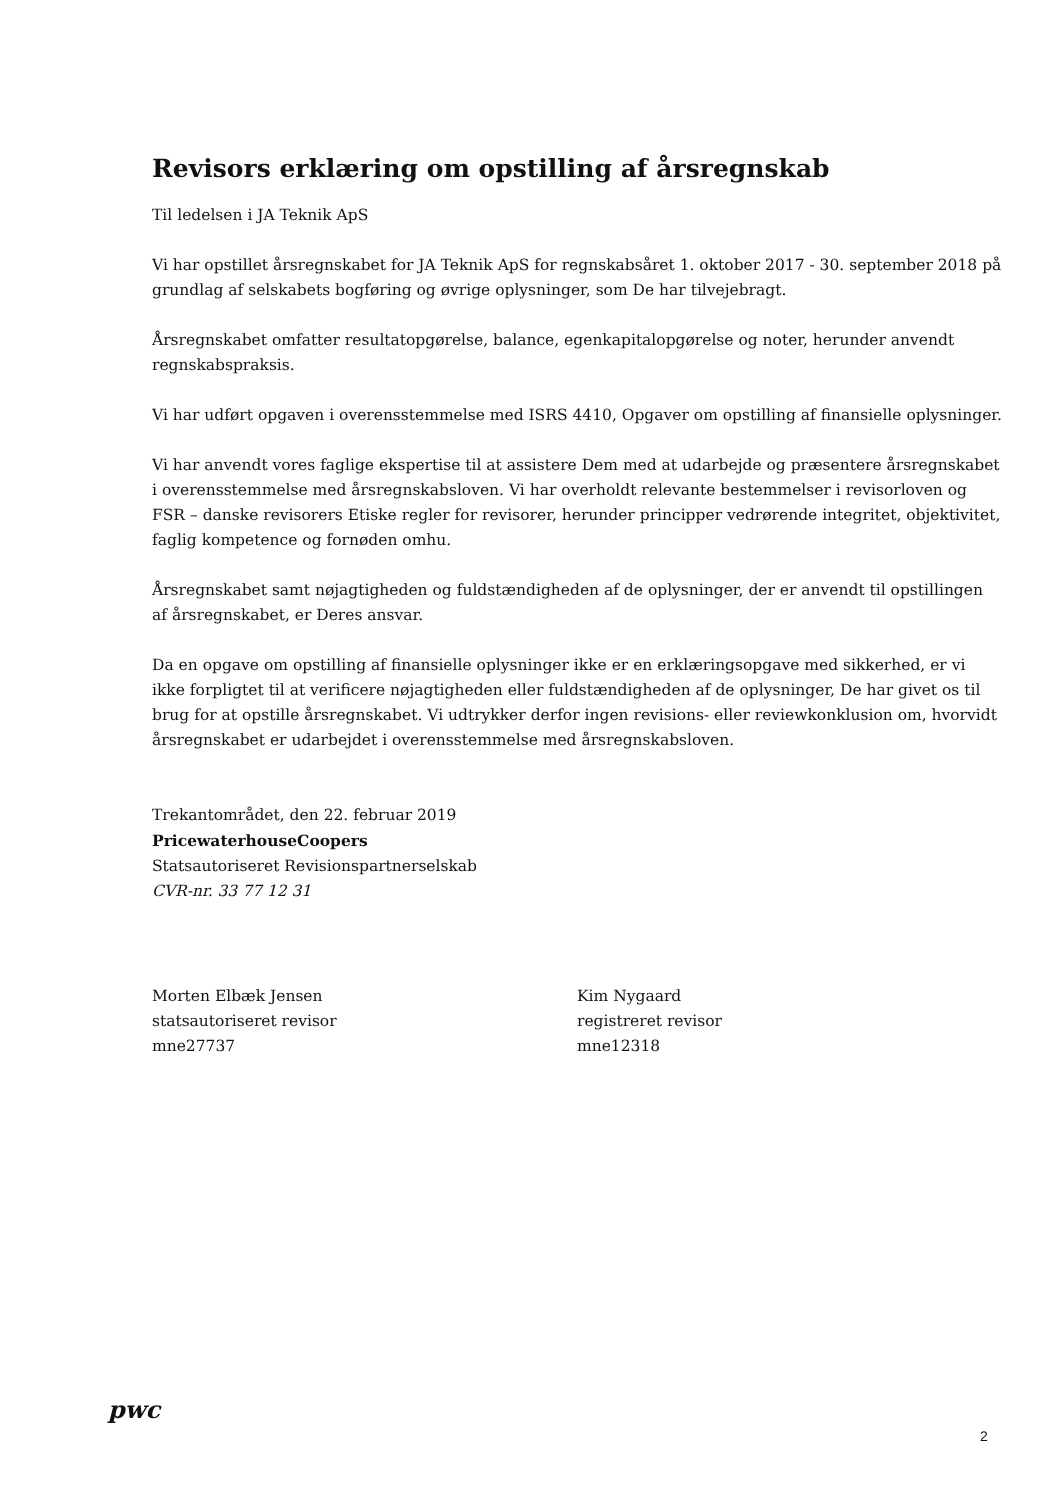Revisors erklæring om opstilling af årsregnskab
Til ledelsen i JA Teknik ApS
Vi har opstillet årsregnskabet for JA Teknik ApS for regnskabsåret 1. oktober 2017 - 30. september 2018 på grundlag af selskabets bogføring og øvrige oplysninger, som De har tilvejebragt.
Årsregnskabet omfatter resultatopgørelse, balance, egenkapitalopgørelse og noter, herunder anvendt regnskabspraksis.
Vi har udført opgaven i overensstemmelse med ISRS 4410, Opgaver om opstilling af finansielle oplysninger.
Vi har anvendt vores faglige ekspertise til at assistere Dem med at udarbejde og præsentere årsregnskabet i overensstemmelse med årsregnskabsloven. Vi har overholdt relevante bestemmelser i revisorloven og FSR – danske revisorers Etiske regler for revisorer, herunder principper vedrørende integritet, objektivitet, faglig kompetence og fornøden omhu.
Årsregnskabet samt nøjagtigheden og fuldstændigheden af de oplysninger, der er anvendt til opstillingen af årsregnskabet, er Deres ansvar.
Da en opgave om opstilling af finansielle oplysninger ikke er en erklæringsopgave med sikkerhed, er vi ikke forpligtet til at verificere nøjagtigheden eller fuldstændigheden af de oplysninger, De har givet os til brug for at opstille årsregnskabet. Vi udtrykker derfor ingen revisions- eller reviewkonklusion om, hvorvidt årsregnskabet er udarbejdet i overensstemmelse med årsregnskabsloven.
Trekantområdet, den 22. februar 2019
PricewaterhouseCoopers
Statsautoriseret Revisionspartnerselskab
CVR-nr. 33 77 12 31
Morten Elbæk Jensen
statsautoriseret revisor
mne27737
Kim Nygaard
registreret revisor
mne12318
pwc
2